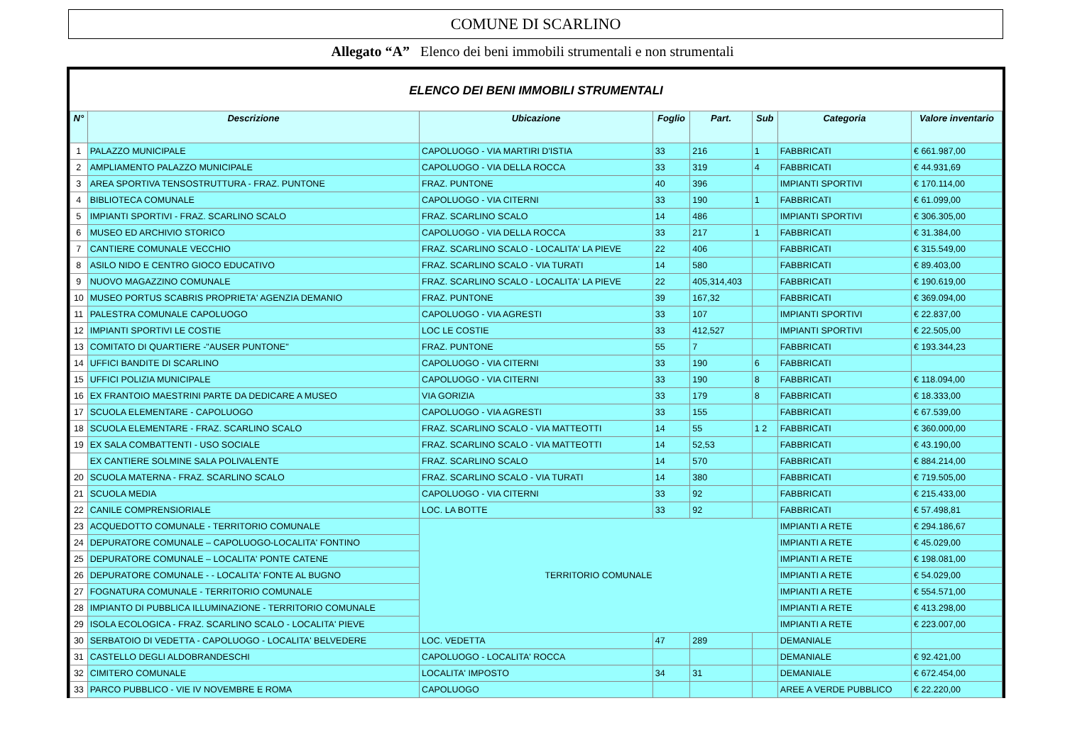COMUNE DI SCARLINO
Allegato “A” Elenco dei beni immobili strumentali e non strumentali
ELENCO DEI BENI IMMOBILI STRUMENTALI
| N° | Descrizione | Ubicazione | Foglio | Part. | Sub | Categoria | Valore inventario |
| --- | --- | --- | --- | --- | --- | --- | --- |
| 1 | PALAZZO MUNICIPALE | CAPOLUOGO - VIA MARTIRI D'ISTIA | 33 | 216 | 1 | FABBRICATI | € 661.987,00 |
| 2 | AMPLIAMENTO PALAZZO MUNICIPALE | CAPOLUOGO - VIA DELLA ROCCA | 33 | 319 | 4 | FABBRICATI | € 44.931,69 |
| 3 | AREA SPORTIVA TENSOSTRUTTURA - FRAZ. PUNTONE | FRAZ. PUNTONE | 40 | 396 | | IMPIANTI SPORTIVI | € 170.114,00 |
| 4 | BIBLIOTECA COMUNALE | CAPOLUOGO - VIA CITERNI | 33 | 190 | 1 | FABBRICATI | € 61.099,00 |
| 5 | IMPIANTI SPORTIVI - FRAZ. SCARLINO SCALO | FRAZ. SCARLINO SCALO | 14 | 486 | | IMPIANTI SPORTIVI | € 306.305,00 |
| 6 | MUSEO ED ARCHIVIO STORICO | CAPOLUOGO - VIA DELLA ROCCA | 33 | 217 | 1 | FABBRICATI | € 31.384,00 |
| 7 | CANTIERE COMUNALE VECCHIO | FRAZ. SCARLINO SCALO - LOCALITA' LA PIEVE | 22 | 406 | | FABBRICATI | € 315.549,00 |
| 8 | ASILO NIDO E CENTRO GIOCO EDUCATIVO | FRAZ. SCARLINO SCALO - VIA TURATI | 14 | 580 | | FABBRICATI | € 89.403,00 |
| 9 | NUOVO MAGAZZINO COMUNALE | FRAZ. SCARLINO SCALO - LOCALITA' LA PIEVE | 22 | 405,314,403 | | FABBRICATI | € 190.619,00 |
| 10 | MUSEO PORTUS SCABRIS PROPRIETA' AGENZIA DEMANIO | FRAZ. PUNTONE | 39 | 167,32 | | FABBRICATI | € 369.094,00 |
| 11 | PALESTRA COMUNALE CAPOLUOGO | CAPOLUOGO - VIA AGRESTI | 33 | 107 | | IMPIANTI SPORTIVI | € 22.837,00 |
| 12 | IMPIANTI SPORTIVI LE COSTIE | LOC LE COSTIE | 33 | 412,527 | | IMPIANTI SPORTIVI | € 22.505,00 |
| 13 | COMITATO DI QUARTIERE -"AUSER PUNTONE" | FRAZ. PUNTONE | 55 | 7 | | FABBRICATI | € 193.344,23 |
| 14 | UFFICI BANDITE DI SCARLINO | CAPOLUOGO - VIA CITERNI | 33 | 190 | 6 | FABBRICATI | |
| 15 | UFFICI POLIZIA MUNICIPALE | CAPOLUOGO - VIA CITERNI | 33 | 190 | 8 | FABBRICATI | € 118.094,00 |
| 16 | EX FRANTOIO MAESTRINI PARTE DA DEDICARE A MUSEO | VIA GORIZIA | 33 | 179 | 8 | FABBRICATI | € 18.333,00 |
| 17 | SCUOLA ELEMENTARE - CAPOLUOGO | CAPOLUOGO - VIA AGRESTI | 33 | 155 | | FABBRICATI | € 67.539,00 |
| 18 | SCUOLA ELEMENTARE - FRAZ. SCARLINO SCALO | FRAZ. SCARLINO SCALO - VIA MATTEOTTI | 14 | 55 | 1 2 | FABBRICATI | € 360.000,00 |
| 19 | EX SALA COMBATTENTI - USO SOCIALE | FRAZ. SCARLINO SCALO - VIA MATTEOTTI | 14 | 52,53 | | FABBRICATI | € 43.190,00 |
| | EX CANTIERE SOLMINE SALA POLIVALENTE | FRAZ. SCARLINO SCALO | 14 | 570 | | FABBRICATI | € 884.214,00 |
| 20 | SCUOLA MATERNA - FRAZ. SCARLINO SCALO | FRAZ. SCARLINO SCALO - VIA TURATI | 14 | 380 | | FABBRICATI | € 719.505,00 |
| 21 | SCUOLA MEDIA | CAPOLUOGO - VIA CITERNI | 33 | 92 | | FABBRICATI | € 215.433,00 |
| 22 | CANILE COMPRENSIORIALE | LOC. LA BOTTE | 33 | 92 | | FABBRICATI | € 57.498,81 |
| 23 | ACQUEDOTTO COMUNALE - TERRITORIO COMUNALE | TERRITORIO COMUNALE | | | | IMPIANTI A RETE | € 294.186,67 |
| 24 | DEPURATORE COMUNALE – CAPOLUOGO-LOCALITA' FONTINO | | | | | IMPIANTI A RETE | € 45.029,00 |
| 25 | DEPURATORE COMUNALE – LOCALITA' PONTE CATENE | | | | | IMPIANTI A RETE | € 198.081,00 |
| 26 | DEPURATORE COMUNALE - - LOCALITA' FONTE AL BUGNO | | | | | IMPIANTI A RETE | € 54.029,00 |
| 27 | FOGNATURA COMUNALE - TERRITORIO COMUNALE | | | | | IMPIANTI A RETE | € 554.571,00 |
| 28 | IMPIANTO DI PUBBLICA ILLUMINAZIONE - TERRITORIO COMUNALE | | | | | IMPIANTI A RETE | € 413.298,00 |
| 29 | ISOLA ECOLOGICA - FRAZ. SCARLINO SCALO - LOCALITA' PIEVE | | | | | IMPIANTI A RETE | € 223.007,00 |
| 30 | SERBATOIO DI VEDETTA - CAPOLUOGO - LOCALITA' BELVEDERE | LOC. VEDETTA | 47 | 289 | | DEMANIALE | |
| 31 | CASTELLO DEGLI ALDOBRANDESCHI | CAPOLUOGO - LOCALITA' ROCCA | | | | DEMANIALE | € 92.421,00 |
| 32 | CIMITERO COMUNALE | LOCALITA' IMPOSTO | 34 | 31 | | DEMANIALE | € 672.454,00 |
| 33 | PARCO PUBBLICO - VIE IV NOVEMBRE E ROMA | CAPOLUOGO | | | | AREE A VERDE PUBBLICO | € 22.220,00 |